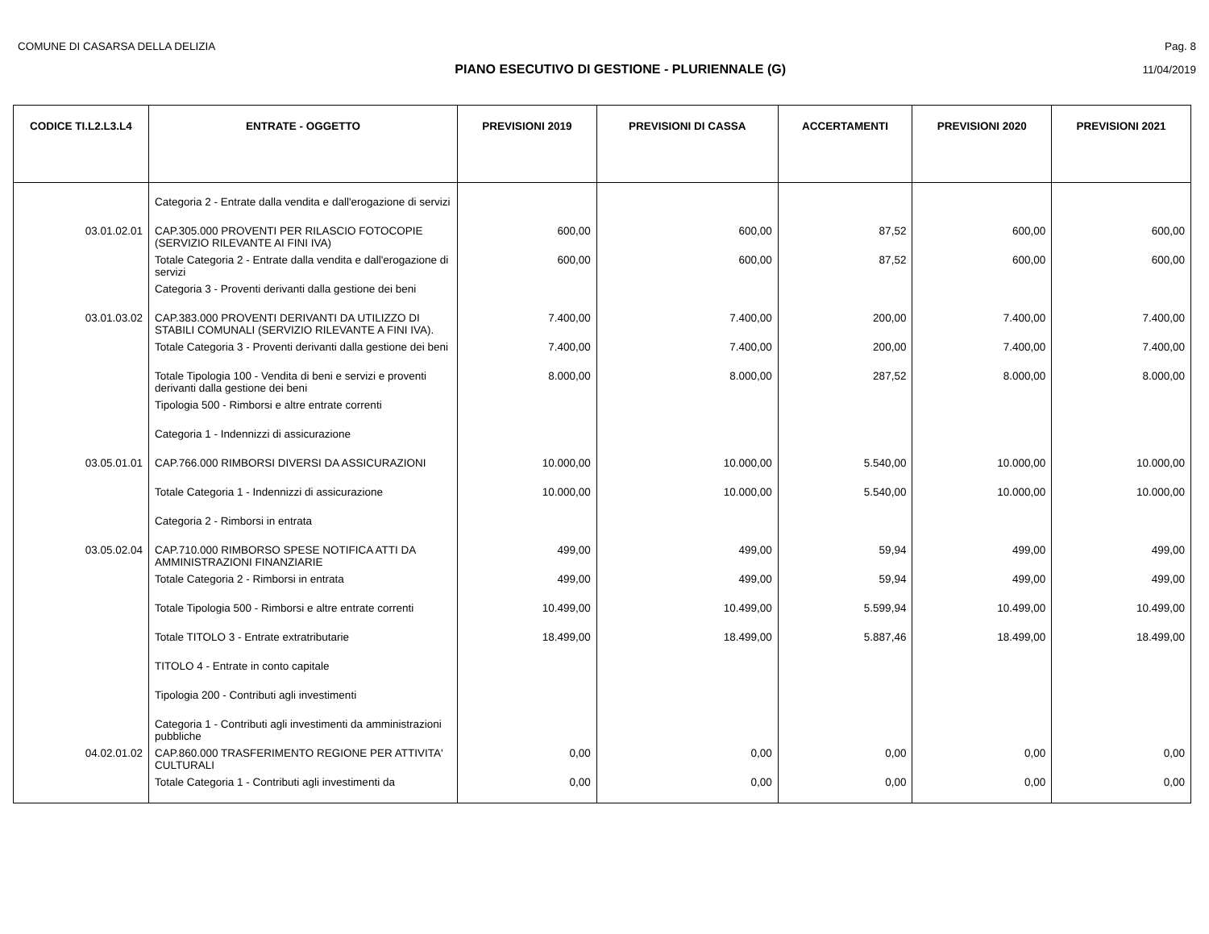COMUNE DI CASARSA DELLA DELIZIA Pag. 8
PIANO ESECUTIVO DI GESTIONE - PLURIENNALE (G) 11/04/2019
| CODICE TI.L2.L3.L4 | ENTRATE - OGGETTO | PREVISIONI 2019 | PREVISIONI DI CASSA | ACCERTAMENTI | PREVISIONI 2020 | PREVISIONI 2021 |
| --- | --- | --- | --- | --- | --- | --- |
| | Categoria 2 - Entrate dalla vendita e dall'erogazione di servizi | | | | | |
| 03.01.02.01 | CAP.305.000 PROVENTI PER RILASCIO FOTOCOPIE (SERVIZIO RILEVANTE AI FINI IVA) | 600,00 | 600,00 | 87,52 | 600,00 | 600,00 |
| | Totale Categoria 2 - Entrate dalla vendita e dall'erogazione di servizi | 600,00 | 600,00 | 87,52 | 600,00 | 600,00 |
| | Categoria 3 - Proventi derivanti dalla gestione dei beni | | | | | |
| 03.01.03.02 | CAP.383.000 PROVENTI DERIVANTI DA UTILIZZO DI STABILI COMUNALI (SERVIZIO RILEVANTE A FINI IVA). | 7.400,00 | 7.400,00 | 200,00 | 7.400,00 | 7.400,00 |
| | Totale Categoria 3 - Proventi derivanti dalla gestione dei beni | 7.400,00 | 7.400,00 | 200,00 | 7.400,00 | 7.400,00 |
| | Totale Tipologia 100 - Vendita di beni e servizi e proventi derivanti dalla gestione dei beni | 8.000,00 | 8.000,00 | 287,52 | 8.000,00 | 8.000,00 |
| | Tipologia 500 - Rimborsi e altre entrate correnti | | | | | |
| | Categoria 1 - Indennizzi di assicurazione | | | | | |
| 03.05.01.01 | CAP.766.000 RIMBORSI DIVERSI DA ASSICURAZIONI | 10.000,00 | 10.000,00 | 5.540,00 | 10.000,00 | 10.000,00 |
| | Totale Categoria 1 - Indennizzi di assicurazione | 10.000,00 | 10.000,00 | 5.540,00 | 10.000,00 | 10.000,00 |
| | Categoria 2 - Rimborsi in entrata | | | | | |
| 03.05.02.04 | CAP.710.000 RIMBORSO SPESE NOTIFICA ATTI DA AMMINISTRAZIONI FINANZIARIE | 499,00 | 499,00 | 59,94 | 499,00 | 499,00 |
| | Totale Categoria 2 - Rimborsi in entrata | 499,00 | 499,00 | 59,94 | 499,00 | 499,00 |
| | Totale Tipologia 500 - Rimborsi e altre entrate correnti | 10.499,00 | 10.499,00 | 5.599,94 | 10.499,00 | 10.499,00 |
| | Totale TITOLO 3 - Entrate extratributarie | 18.499,00 | 18.499,00 | 5.887,46 | 18.499,00 | 18.499,00 |
| | TITOLO 4 - Entrate in conto capitale | | | | | |
| | Tipologia 200 - Contributi agli investimenti | | | | | |
| | Categoria 1 - Contributi agli investimenti da amministrazioni pubbliche | | | | | |
| 04.02.01.02 | CAP.860.000 TRASFERIMENTO REGIONE PER ATTIVITA' CULTURALI | 0,00 | 0,00 | 0,00 | 0,00 | 0,00 |
| | Totale Categoria 1 - Contributi agli investimenti da | 0,00 | 0,00 | 0,00 | 0,00 | 0,00 |